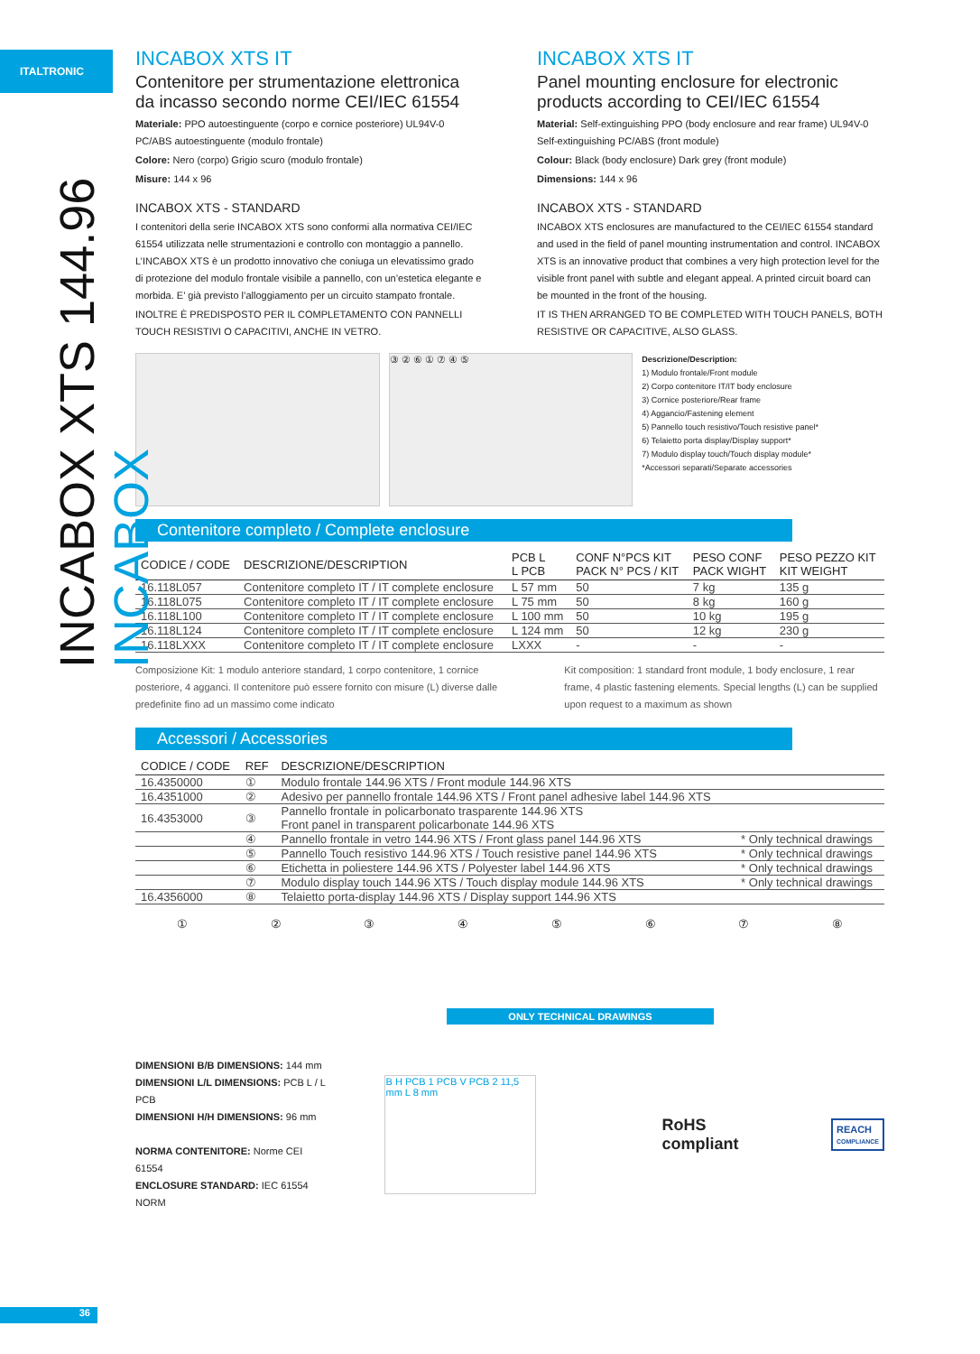ITALTRONIC
INCABOX XTS 144.96 INCABOX
INCABOX XTS IT
Contenitore per strumentazione elettronica da incasso secondo norme CEI/IEC 61554
Materiale: PPO autoestinguente (corpo e cornice posteriore) UL94V-0 PC/ABS autoestinguente (modulo frontale)
Colore: Nero (corpo) Grigio scuro (modulo frontale)
Misure: 144 x 96
INCABOX XTS - STANDARD
I contenitori della serie INCABOX XTS sono conformi alla normativa CEI/IEC 61554 utilizzata nelle strumentazioni e controllo con montaggio a pannello. L’INCABOX XTS è un prodotto innovativo che coniuga un elevatissimo grado di protezione del modulo frontale visibile a pannello, con un’estetica elegante e morbida. E’ già previsto l’alloggiamento per un circuito stampato frontale.
INOLTRE È PREDISPOSTO PER IL COMPLETAMENTO CON PANNELLI TOUCH RESISTIVI O CAPACITIVI, ANCHE IN VETRO.
INCABOX XTS IT
Panel mounting enclosure for electronic products according to CEI/IEC 61554
Material: Self-extinguishing PPO (body enclosure and rear frame) UL94V-0 Self-extinguishing PC/ABS (front module)
Colour: Black (body enclosure) Dark grey (front module)
Dimensions: 144 x 96
INCABOX XTS - STANDARD
INCABOX XTS enclosures are manufactured to the CEI/IEC 61554 standard and used in the field of panel mounting instrumentation and control. INCABOX XTS is an innovative product that combines a very high protection level for the visible front panel with subtle and elegant appeal. A printed circuit board can be mounted in the front of the housing.
IT IS THEN ARRANGED TO BE COMPLETED WITH TOUCH PANELS, BOTH RESISTIVE OR CAPACITIVE, ALSO GLASS.
③ ② ⑥ ① ⑦ ④ ⑤
Descrizione/Description:
1) Modulo frontale/Front module
2) Corpo contenitore IT/IT body enclosure
3) Cornice posteriore/Rear frame
4) Aggancio/Fastening element
5) Pannello touch resistivo/Touch resistive panel*
6) Telaietto porta display/Display support*
7) Modulo display touch/Touch display module*
*Accessori separati/Separate accessories
Contenitore completo / Complete enclosure
| CODICE / CODE | DESCRIZIONE/DESCRIPTION | PCB L L PCB | CONF N°PCS KIT PACK N° PCS / KIT | PESO CONF PACK WIGHT | PESO PEZZO KIT KIT WEIGHT |
| --- | --- | --- | --- | --- | --- |
| 16.118L057 | Contenitore completo IT / IT complete enclosure | L 57 mm | 50 | 7 kg | 135 g |
| 16.118L075 | Contenitore completo IT / IT complete enclosure | L 75 mm | 50 | 8 kg | 160 g |
| 16.118L100 | Contenitore completo IT / IT complete enclosure | L 100 mm | 50 | 10 kg | 195 g |
| 16.118L124 | Contenitore completo IT / IT complete enclosure | L 124 mm | 50 | 12 kg | 230 g |
| 16.118LXXX | Contenitore completo IT / IT complete enclosure | LXXX | - | - | - |
Composizione Kit: 1 modulo anteriore standard, 1 corpo contenitore, 1 cornice posteriore, 4 agganci. Il contenitore può essere fornito con misure (L) diverse dalle predefinite fino ad un massimo come indicato
Kit composition: 1 standard front module, 1 body enclosure, 1 rear frame, 4 plastic fastening elements. Special lengths (L) can be supplied upon request to a maximum as shown
Accessori / Accessories
| CODICE / CODE | REF | DESCRIZIONE/DESCRIPTION | |
| --- | --- | --- | --- |
| 16.4350000 | ① | Modulo frontale 144.96 XTS / Front module 144.96 XTS | |
| 16.4351000 | ② | Adesivo per pannello frontale 144.96 XTS / Front panel adhesive label 144.96 XTS | |
| 16.4353000 | ③ | Pannello frontale in policarbonato trasparente 144.96 XTS Front panel in transparent policarbonate 144.96 XTS | |
| | ④ | Pannello frontale in vetro 144.96 XTS / Front glass panel 144.96 XTS | * Only technical drawings |
| | ⑤ | Pannello Touch resistivo 144.96 XTS / Touch resistive panel 144.96 XTS | * Only technical drawings |
| | ⑥ | Etichetta in poliestere 144.96 XTS / Polyester label 144.96 XTS | * Only technical drawings |
| | ⑦ | Modulo display touch 144.96 XTS / Touch display module 144.96 XTS | * Only technical drawings |
| 16.4356000 | ⑧ | Telaietto porta-display 144.96 XTS / Display support 144.96 XTS | |
①②③④⑤⑥⑦⑧
ONLY TECHNICAL DRAWINGS
DIMENSIONI B/B DIMENSIONS: 144 mm
DIMENSIONI L/L DIMENSIONS: PCB L / L PCB
DIMENSIONI H/H DIMENSIONS: 96 mm
NORMA CONTENITORE: Norme CEI 61554
ENCLOSURE STANDARD: IEC 61554 NORM
B H PCB 1 PCB V PCB 2 11,5 mm L 8 mm
RoHS compliant
REACH
COMPLIANCE
36